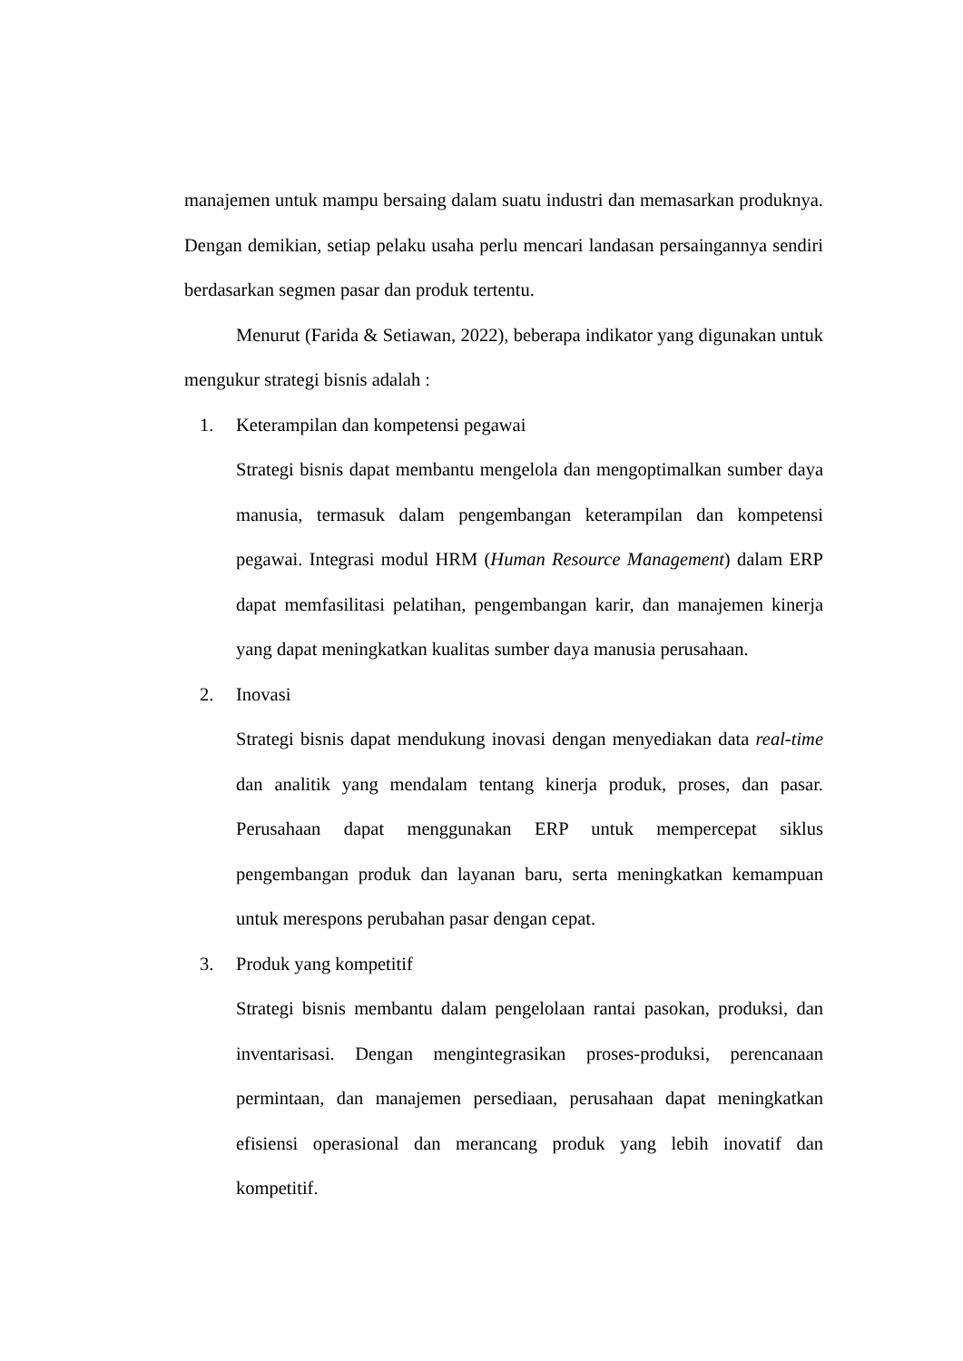manajemen untuk mampu bersaing dalam suatu industri dan memasarkan produknya. Dengan demikian, setiap pelaku usaha perlu mencari landasan persaingannya sendiri berdasarkan segmen pasar dan produk tertentu.
Menurut (Farida & Setiawan, 2022), beberapa indikator yang digunakan untuk mengukur strategi bisnis adalah :
1. Keterampilan dan kompetensi pegawai
Strategi bisnis dapat membantu mengelola dan mengoptimalkan sumber daya manusia, termasuk dalam pengembangan keterampilan dan kompetensi pegawai. Integrasi modul HRM (Human Resource Management) dalam ERP dapat memfasilitasi pelatihan, pengembangan karir, dan manajemen kinerja yang dapat meningkatkan kualitas sumber daya manusia perusahaan.
2. Inovasi
Strategi bisnis dapat mendukung inovasi dengan menyediakan data real-time dan analitik yang mendalam tentang kinerja produk, proses, dan pasar. Perusahaan dapat menggunakan ERP untuk mempercepat siklus pengembangan produk dan layanan baru, serta meningkatkan kemampuan untuk merespons perubahan pasar dengan cepat.
3. Produk yang kompetitif
Strategi bisnis membantu dalam pengelolaan rantai pasokan, produksi, dan inventarisasi. Dengan mengintegrasikan proses-produksi, perencanaan permintaan, dan manajemen persediaan, perusahaan dapat meningkatkan efisiensi operasional dan merancang produk yang lebih inovatif dan kompetitif.